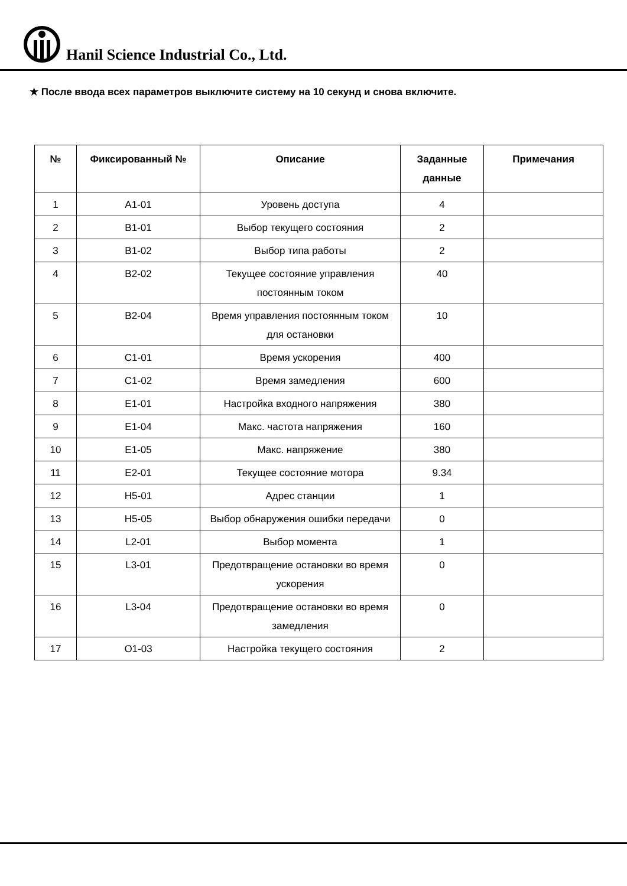Hanil Science Industrial Co., Ltd.
★ После ввода всех параметров выключите систему на 10 секунд и снова включите.
| № | Фиксированный № | Описание | Заданные данные | Примечания |
| --- | --- | --- | --- | --- |
| 1 | A1-01 | Уровень доступа | 4 | |
| 2 | B1-01 | Выбор текущего состояния | 2 | |
| 3 | B1-02 | Выбор типа работы | 2 | |
| 4 | B2-02 | Текущее состояние управления постоянным током | 40 | |
| 5 | B2-04 | Время управления постоянным током для остановки | 10 | |
| 6 | C1-01 | Время ускорения | 400 | |
| 7 | C1-02 | Время замедления | 600 | |
| 8 | E1-01 | Настройка входного напряжения | 380 | |
| 9 | E1-04 | Макс. частота напряжения | 160 | |
| 10 | E1-05 | Макс. напряжение | 380 | |
| 11 | E2-01 | Текущее состояние мотора | 9.34 | |
| 12 | H5-01 | Адрес станции | 1 | |
| 13 | H5-05 | Выбор обнаружения ошибки передачи | 0 | |
| 14 | L2-01 | Выбор момента | 1 | |
| 15 | L3-01 | Предотвращение остановки во время ускорения | 0 | |
| 16 | L3-04 | Предотвращение остановки во время замедления | 0 | |
| 17 | O1-03 | Настройка текущего состояния | 2 | |